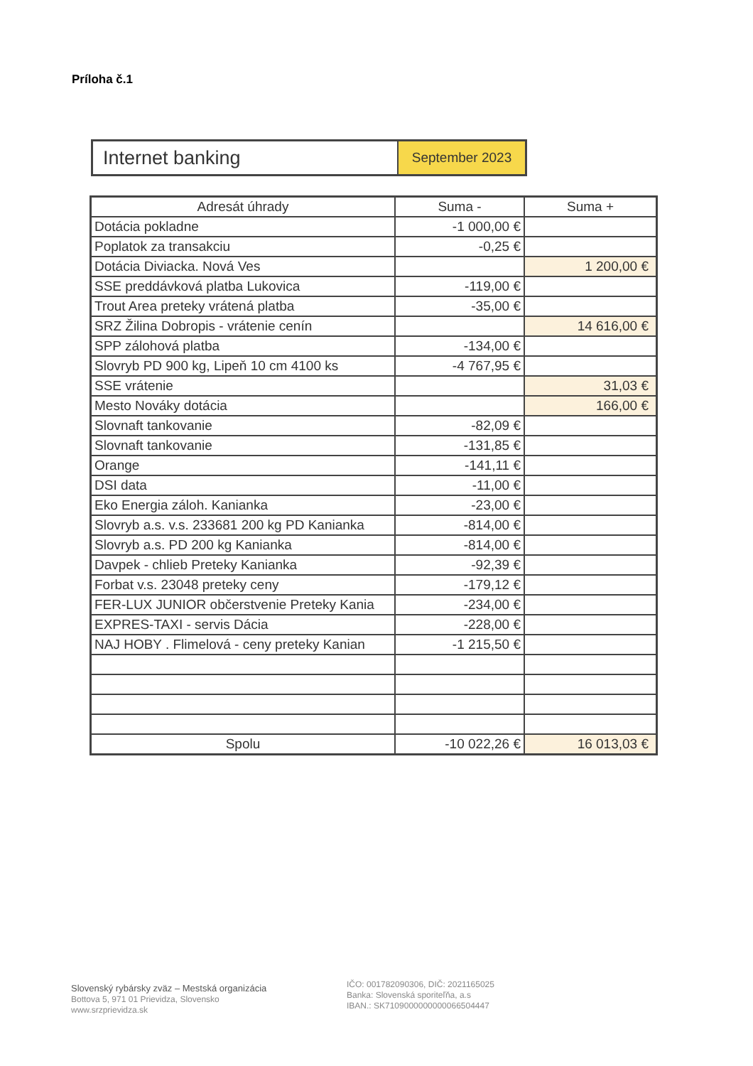Príloha č.1
| Internet banking | September 2023 |
| Adresát úhrady | Suma - | Suma + |
| --- | --- | --- |
| Dotácia pokladne | -1 000,00 € | |
| Poplatok za transakciu | -0,25 € | |
| Dotácia Diviacka. Nová Ves | | 1 200,00 € |
| SSE preddávková platba Lukovica | -119,00 € | |
| Trout Area preteky vrátená platba | -35,00 € | |
| SRZ Žilina Dobropis - vrátenie cenín | | 14 616,00 € |
| SPP zálohová platba | -134,00 € | |
| Slovryb PD 900 kg, Lipeň 10 cm 4100 ks | -4 767,95 € | |
| SSE vrátenie | | 31,03 € |
| Mesto Nováky dotácia | | 166,00 € |
| Slovnaft tankovanie | -82,09 € | |
| Slovnaft tankovanie | -131,85 € | |
| Orange | -141,11 € | |
| DSI data | -11,00 € | |
| Eko Energia záloh. Kanianka | -23,00 € | |
| Slovryb a.s. v.s. 233681 200 kg PD Kanianka | -814,00 € | |
| Slovryb a.s. PD 200 kg Kanianka | -814,00 € | |
| Davpek - chlieb Preteky Kanianka | -92,39 € | |
| Forbat v.s. 23048 preteky ceny | -179,12 € | |
| FER-LUX JUNIOR občerstvenie Preteky Kania | -234,00 € | |
| EXPRES-TAXI - servis Dácia | -228,00 € | |
| NAJ HOBY . Flimelová - ceny preteky Kanian | -1 215,50 € | |
| Spolu | -10 022,26 € | 16 013,03 € |
Slovenský rybársky zväz – Mestská organizácia
Bottova 5, 971 01 Prievidza, Slovensko
www.srzprievidza.sk
IČO: 001782090306, DIČ: 2021165025
Banka: Slovenská sporiteľňa, a.s
IBAN.: SK7109000000000066504447